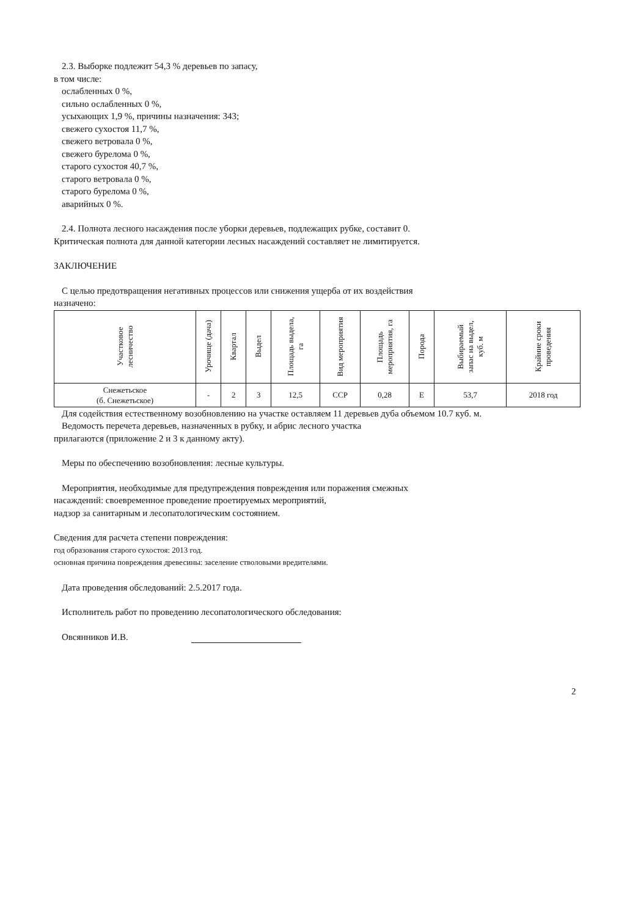2.3. Выборке подлежит 54,3 % деревьев по запасу,
в том числе:
ослабленных 0 %,
сильно ослабленных 0 %,
усыхающих 1,9 %, причины назначения: 343;
свежего сухостоя 11,7 %,
свежего ветровала 0 %,
свежего бурелома 0 %,
старого сухостоя 40,7 %,
старого ветровала 0 %,
старого бурелома 0 %,
аварийных 0 %.
2.4. Полнота лесного насаждения после уборки деревьев, подлежащих рубке, составит 0.
Критическая полнота для данной категории лесных насаждений составляет не лимитируется.
ЗАКЛЮЧЕНИЕ
С целью предотвращения негативных процессов или снижения ущерба от их воздействия
назначено:
| Участковое лесничество | Урочище (дача) | Квартал | Выдел | Площадь выдела, га | Вид мероприятия | Площадь мероприятия, га | Порода | Выбираемый запас на выдел, куб. м | Крайние сроки проведения |
| --- | --- | --- | --- | --- | --- | --- | --- | --- | --- |
| Снежетьское (б. Снежетьское) | - | 2 | 3 | 12,5 | ССР | 0,28 | Е | 53,7 | 2018 год |
Для содействия естественному возобновлению на участке оставляем 11 деревьев дуба объемом 10.7 куб. м.
Ведомость перечета деревьев, назначенных в рубку, и абрис лесного участка
прилагаются (приложение 2 и 3 к данному акту).
Меры по обеспечению возобновления: лесные культуры.
Мероприятия, необходимые для предупреждения повреждения или поражения смежных
насаждений: своевременное проведение проетируемых мероприятий,
надзор за санитарным и лесопатологическим состоянием.
Сведения для расчета степени повреждения:
год образования старого сухостоя: 2013 год.
основная причина повреждения древесины: заселение стволовыми вредителями.
Дата проведения обследований: 2.5.2017 года.
Исполнитель работ по проведению лесопатологического обследования:
Овсянников И.В.
2